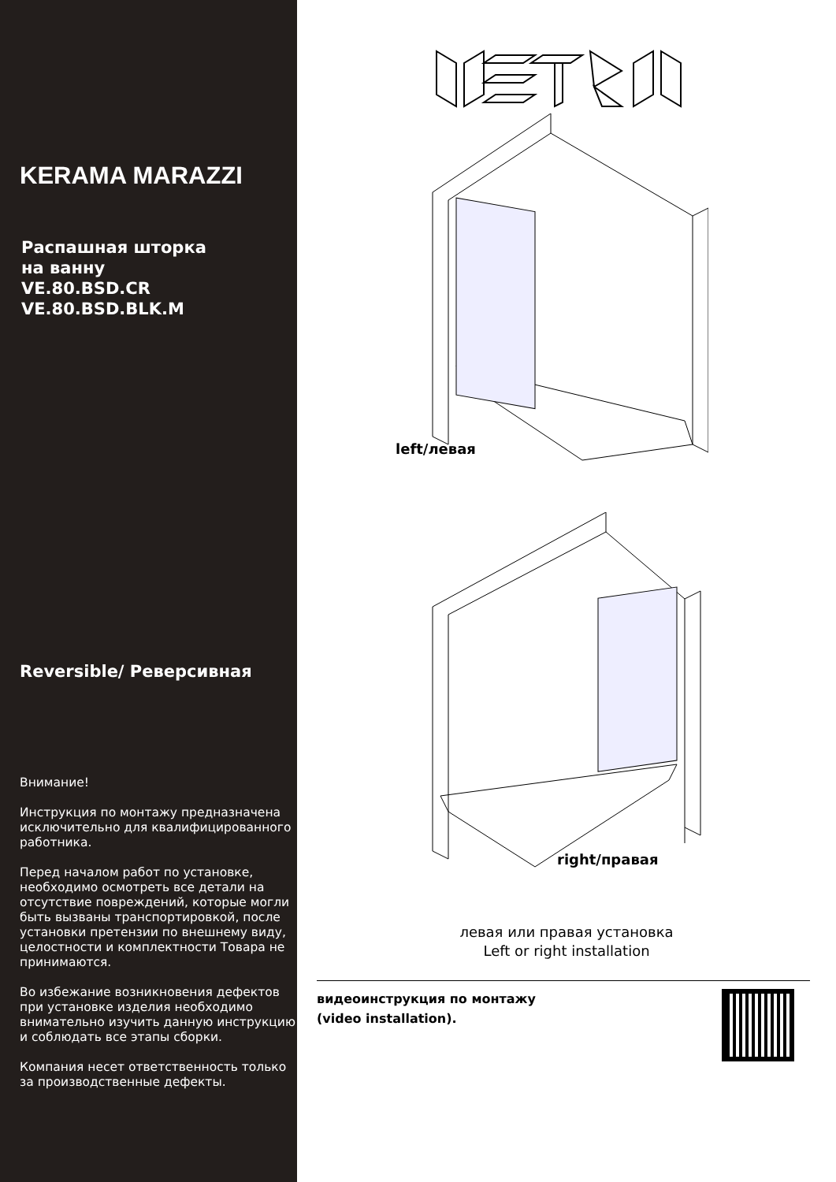KERAMA MARAZZI
Распашная шторка
на ванну
VE.80.BSD.CR
VE.80.BSD.BLK.M
Reversible/ Реверсивная
Внимание!
Инструкция по монтажу предназначена исключительно для квалифицированного работника.
Перед началом работ по установке, необходимо осмотреть все детали на отсутствие повреждений, которые могли быть вызваны транспортировкой, после установки претензии по внешнему виду, целостности и комплектности Товара не принимаются.
Во избежание возникновения дефектов при установке изделия необходимо внимательно изучить данную инструкцию и соблюдать все этапы сборки.
Компания несет ответственность только за производственные дефекты.
left/левая
right/правая
левая или правая установка
Left or right installation
видеоинструкция по монтажу
(video installation).